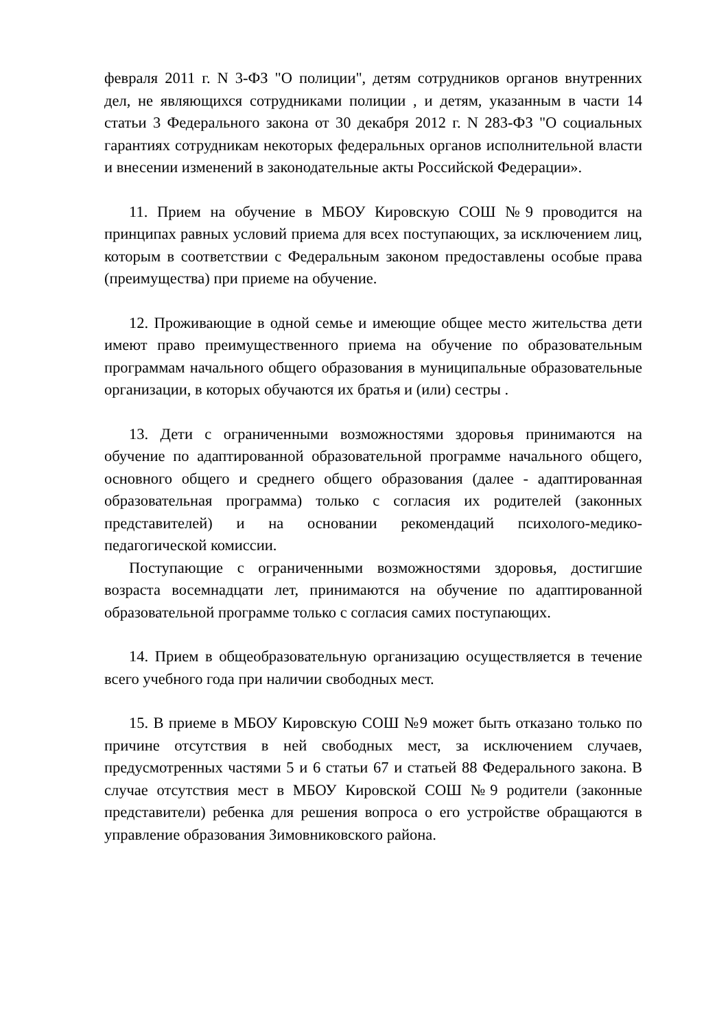февраля 2011 г. N 3-ФЗ "О полиции", детям сотрудников органов внутренних дел, не являющихся сотрудниками полиции , и детям, указанным в части 14 статьи 3 Федерального закона от 30 декабря 2012 г. N 283-ФЗ "О социальных гарантиях сотрудникам некоторых федеральных органов исполнительной власти и внесении изменений в законодательные акты Российской Федерации».
11. Прием на обучение в МБОУ Кировскую СОШ №9 проводится на принципах равных условий приема для всех поступающих, за исключением лиц, которым в соответствии с Федеральным законом предоставлены особые права (преимущества) при приеме на обучение.
12. Проживающие в одной семье и имеющие общее место жительства дети имеют право преимущественного приема на обучение по образовательным программам начального общего образования в муниципальные образовательные организации, в которых обучаются их братья и (или) сестры .
13. Дети с ограниченными возможностями здоровья принимаются на обучение по адаптированной образовательной программе начального общего, основного общего и среднего общего образования (далее - адаптированная образовательная программа) только с согласия их родителей (законных представителей) и на основании рекомендаций психолого-медико-педагогической комиссии.
Поступающие с ограниченными возможностями здоровья, достигшие возраста восемнадцати лет, принимаются на обучение по адаптированной образовательной программе только с согласия самих поступающих.
14. Прием в общеобразовательную организацию осуществляется в течение всего учебного года при наличии свободных мест.
15. В приеме в МБОУ Кировскую СОШ №9 может быть отказано только по причине отсутствия в ней свободных мест, за исключением случаев, предусмотренных частями 5 и 6 статьи 67 и статьей 88 Федерального закона. В случае отсутствия мест в МБОУ Кировской СОШ №9 родители (законные представители) ребенка для решения вопроса о его устройстве обращаются в управление образования Зимовниковского района.